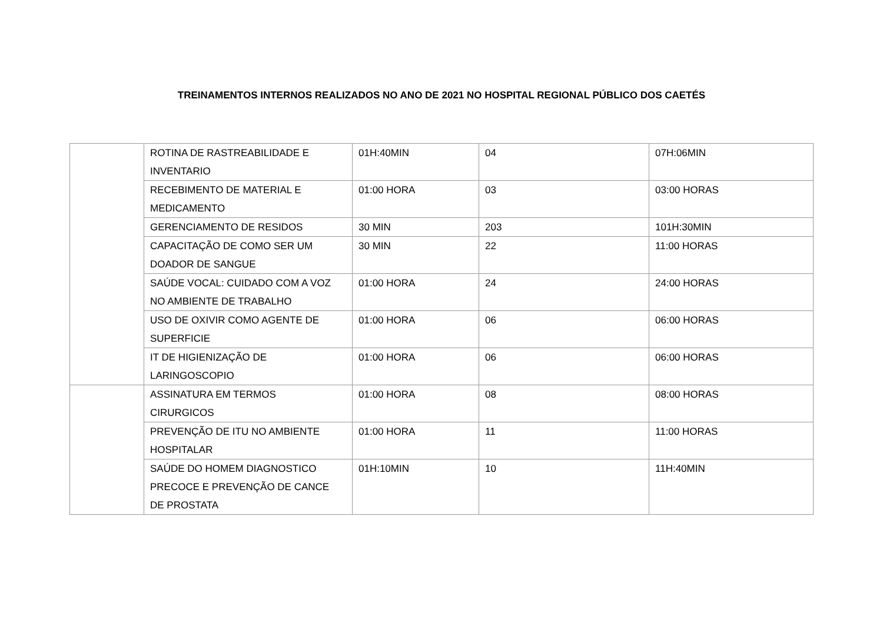TREINAMENTOS INTERNOS REALIZADOS NO ANO DE 2021 NO HOSPITAL REGIONAL PÚBLICO DOS CAETÉS
| | ROTINA DE RASTREABILIDADE E INVENTARIO | 01H:40MIN | 04 | 07H:06MIN |
| | RECEBIMENTO DE MATERIAL E MEDICAMENTO | 01:00 HORA | 03 | 03:00 HORAS |
| | GERENCIAMENTO DE RESIDOS | 30 MIN | 203 | 101H:30MIN |
| | CAPACITAÇÃO DE COMO SER UM DOADOR DE SANGUE | 30 MIN | 22 | 11:00 HORAS |
| | SAÚDE VOCAL: CUIDADO COM A VOZ NO AMBIENTE DE TRABALHO | 01:00 HORA | 24 | 24:00 HORAS |
| | USO DE OXIVIR COMO AGENTE DE SUPERFICIE | 01:00 HORA | 06 | 06:00 HORAS |
| | IT DE HIGIENIZAÇÃO DE LARINGOSCOPIO | 01:00 HORA | 06 | 06:00 HORAS |
| | ASSINATURA EM TERMOS CIRURGICOS | 01:00 HORA | 08 | 08:00 HORAS |
| | PREVENÇÃO DE ITU NO AMBIENTE HOSPITALAR | 01:00 HORA | 11 | 11:00 HORAS |
| | SAÚDE DO HOMEM DIAGNOSTICO PRECOCE E PREVENÇÃO DE CANCE DE PROSTATA | 01H:10MIN | 10 | 11H:40MIN |